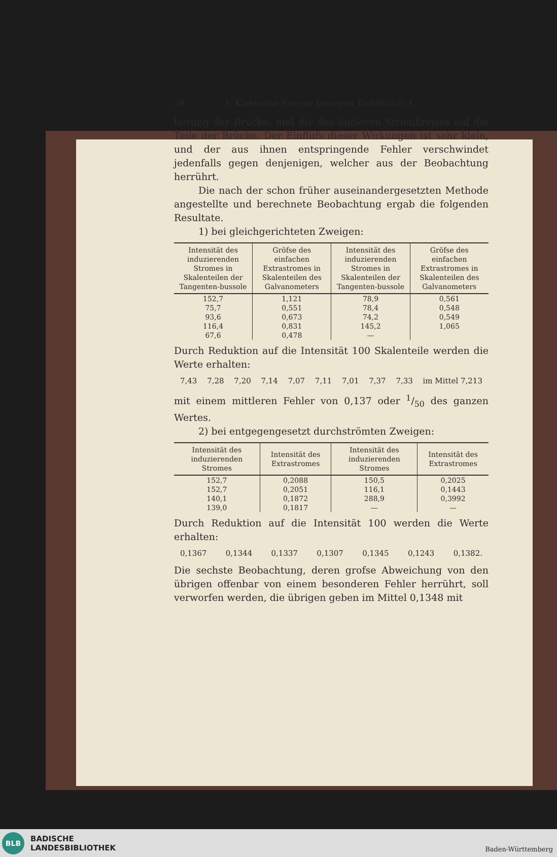28 1. Kinetische Energie bewegter Elektricität. I.
lierung der Brücke, und die des äufseren Stromkreises auf die Teile der Brücke. Der Einflufs dieser Wirkungen ist sehr klein, und der aus ihnen entspringende Fehler verschwindet jedenfalls gegen denjenigen, welcher aus der Beobachtung herrührt.
Die nach der schon früher auseinandergesetzten Methode angestellte und berechnete Beobachtung ergab die folgenden Resultate.
1) bei gleichgerichteten Zweigen:
| Intensität des induzierenden Stromes in Skalenteilen der Tangenten-bussole | Gröfse des einfachen Extrastromes in Skalenteilen des Galvanometers | Intensität des induzierenden Stromes in Skalenteilen der Tangenten-bussole | Gröfse des einfachen Extrastromes in Skalenteilen des Galvanometers |
| --- | --- | --- | --- |
| 152,7 | 1,121 | 78,9 | 0,561 |
| 75,7 | 0,551 | 78,4 | 0,548 |
| 93,6 | 0,673 | 74,2 | 0,549 |
| 116,4 | 0,831 | 145,2 | 1,065 |
| 67,6 | 0,478 | — | |
Durch Reduktion auf die Intensität 100 Skalenteile werden die Werte erhalten:
7,43 7,28 7,20 7,14 7,07 7,11 7,01 7,37 7,33 im Mittel 7,213
mit einem mittleren Fehler von 0,137 oder 1/50 des ganzen Wertes.
2) bei entgegengesetzt durchströmten Zweigen:
| Intensität des induzierenden Stromes | Intensität des Extrastromes | Intensität des induzierenden Stromes | Intensität des Extrastromes |
| --- | --- | --- | --- |
| 152,7 | 0,2088 | 150,5 | 0,2025 |
| 152,7 | 0,2051 | 116,1 | 0,1443 |
| 140,1 | 0,1872 | 288,9 | 0,3992 |
| 139,0 | 0,1817 | — | — |
Durch Reduktion auf die Intensität 100 werden die Werte erhalten:
0,1367 0,1344 0,1337 0,1307 0,1345 0,1243 0,1382.
Die sechste Beobachtung, deren grofse Abweichung von den übrigen offenbar von einem besonderen Fehler herrührt, soll verworfen werden, die übrigen geben im Mittel 0,1348 mit
BLB
BADISCHE
LANDESBIBLIOTHEK
Baden-Württemberg